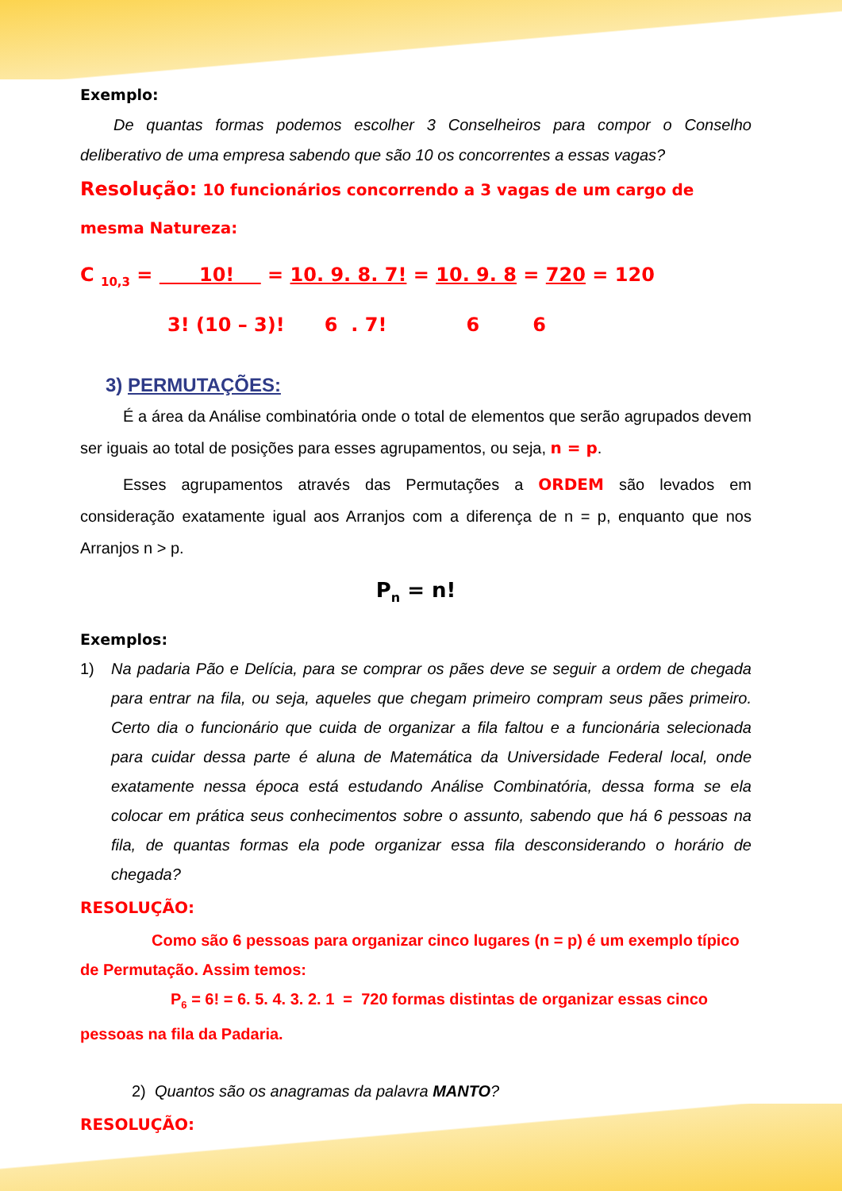Exemplo:
De quantas formas podemos escolher 3 Conselheiros para compor o Conselho deliberativo de uma empresa sabendo que são 10 os concorrentes a essas vagas?
Resolução: 10 funcionários concorrendo a 3 vagas de um cargo de mesma Natureza:
C <sub>10,3</sub> = 10! = 10. 9. 8. 7! = 10. 9. 8 = 720 = 120
3! (10 – 3)! 6 . 7! 6 6
3) PERMUTAÇÕES:
É a área da Análise combinatória onde o total de elementos que serão agrupados devem ser iguais ao total de posições para esses agrupamentos, ou seja, n = p.
Esses agrupamentos através das Permutações a ORDEM são levados em consideração exatamente igual aos Arranjos com a diferença de n = p, enquanto que nos Arranjos n > p.
P<sub>n</sub> = n!
Exemplos:
1) Na padaria Pão e Delícia, para se comprar os pães deve se seguir a ordem de chegada para entrar na fila, ou seja, aqueles que chegam primeiro compram seus pães primeiro. Certo dia o funcionário que cuida de organizar a fila faltou e a funcionária selecionada para cuidar dessa parte é aluna de Matemática da Universidade Federal local, onde exatamente nessa época está estudando Análise Combinatória, dessa forma se ela colocar em prática seus conhecimentos sobre o assunto, sabendo que há 6 pessoas na fila, de quantas formas ela pode organizar essa fila desconsiderando o horário de chegada?
RESOLUÇÃO:
Como são 6 pessoas para organizar cinco lugares (n = p) é um exemplo típico de Permutação. Assim temos:
P<sub>6</sub> = 6! = 6. 5. 4. 3. 2. 1 = 720 formas distintas de organizar essas cinco pessoas na fila da Padaria.
2) Quantos são os anagramas da palavra MANTO?
RESOLUÇÃO: